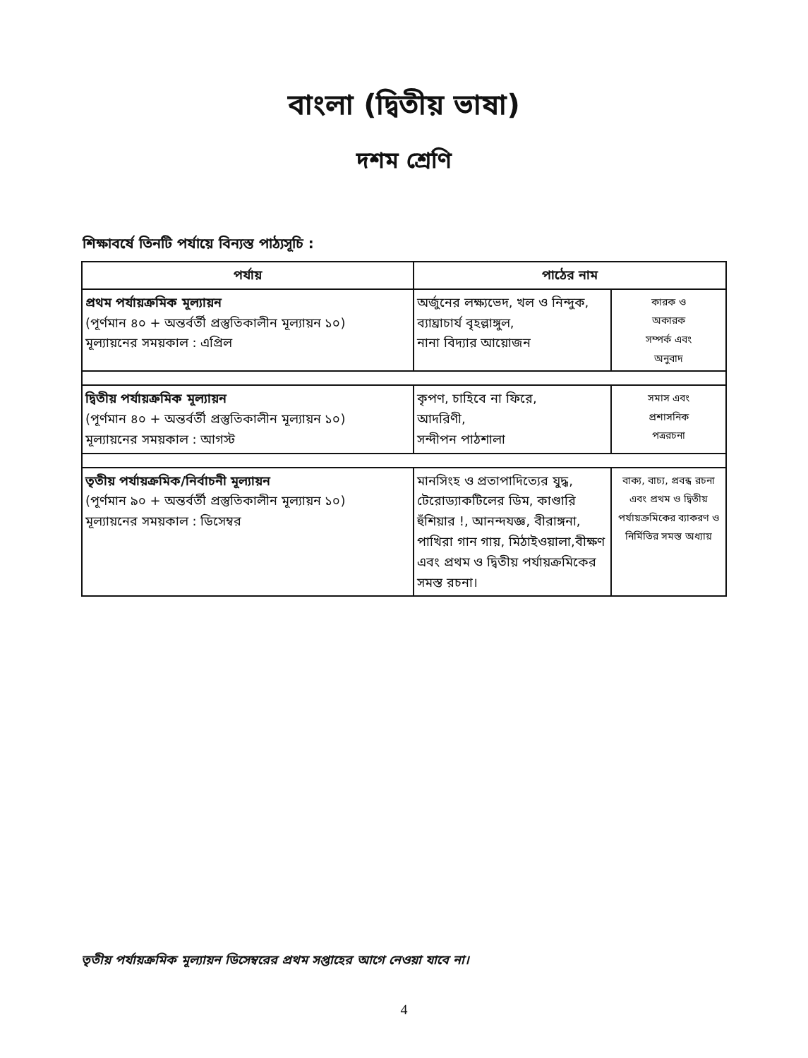বাংলা (দ্বিতীয় ভাষা)
দশম শ্রেণি
শিক্ষাবর্ষে তিনটি পর্যায়ে বিন্যস্ত পাঠ্যসূচি :
| পর্যায় | পাঠের নাম | |
| --- | --- | --- |
| প্রথম পর্যায়ক্রমিক মূল্যায়ন (পূর্ণমান ৪০ + অন্তর্বর্তী প্রস্তুতিকালীন মূল্যায়ন ১০) মূল্যায়নের সময়কাল : এপ্রিল | অর্জুনের লক্ষ্যভেদ, খল ও নিন্দুক, ব্যাঘ্রাচার্য বৃহল্লাঙ্গুল, নানা বিদ্যার আয়োজন | কারক ও অকারক সম্পর্ক এবং অনুবাদ |
| দ্বিতীয় পর্যায়ক্রমিক মূল্যায়ন (পূর্ণমান ৪০ + অন্তর্বর্তী প্রস্তুতিকালীন মূল্যায়ন ১০) মূল্যায়নের সময়কাল : আগস্ট | কৃপণ, চাহিবে না ফিরে, আদরিণী, সন্দীপন পাঠশালা | সমাস এবং প্রশাসনিক পত্ররচনা |
| তৃতীয় পর্যায়ক্রমিক/নির্বাচনী মূল্যায়ন (পূর্ণমান ৯০ + অন্তর্বর্তী প্রস্তুতিকালীন মূল্যায়ন ১০) মূল্যায়নের সময়কাল : ডিসেম্বর | মানসিংহ ও প্রতাপাদিত্যের যুদ্ধ, টেরোড্যাকটিলের ডিম, কাণ্ডারি হুঁশিয়ার !, আনন্দযজ্ঞ, বীরাঙ্গনা, পাখিরা গান গায়, মিঠাইওয়ালা,বীক্ষণ এবং প্রথম ও দ্বিতীয় পর্যায়ক্রমিকের সমস্ত রচনা। | বাক্য, বাচ্য, প্রবন্ধ রচনা এবং প্রথম ও দ্বিতীয় পর্যায়ক্রমিকের ব্যাকরণ ও নির্মিতির সমস্ত অধ্যায় |
তৃতীয় পর্যায়ক্রমিক মূল্যায়ন ডিসেম্বরের প্রথম সপ্তাহের আগে নেওয়া যাবে না।
4